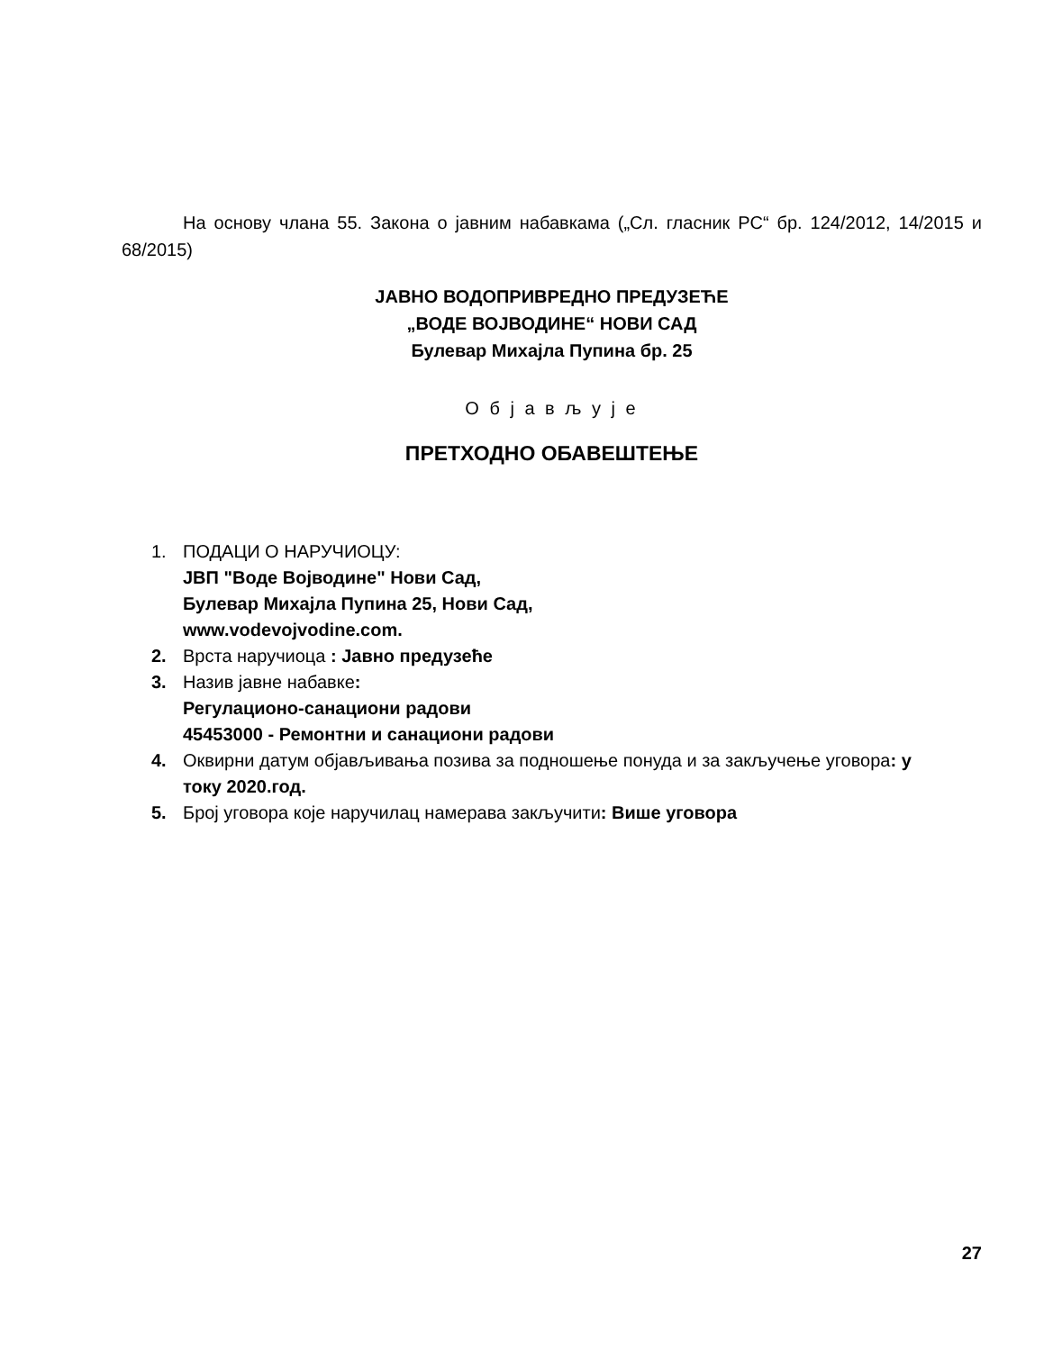На основу члана 55. Закона о јавним набавкама („Сл. гласник РС“ бр. 124/2012, 14/2015 и 68/2015)
ЈАВНО ВОДОПРИВРЕДНО ПРЕДУЗЕЋЕ
„ВОДЕ ВОЈВОДИНЕ“ НОВИ САД
Булевар Михајла Пупина бр. 25
О б ј а в љ у ј е
ПРЕТХОДНО ОБАВЕШТЕЊЕ
1. ПОДАЦИ О НАРУЧИОЦУ:
ЈВП "Воде Војводине" Нови Сад,
Булевар Михајла Пупина 25, Нови Сад,
www.vodevojvodine.com.
2. Врста наручиоца : Јавно предузеће
3. Назив јавне набавке:
Регулационо-санациони радови
45453000 - Ремонтни и санациони радови
4. Оквирни датум објављивања позива за подношење понуда и за закључење уговора: у току 2020.год.
5. Број уговора које наручилац намерава закључити: Више уговора
27